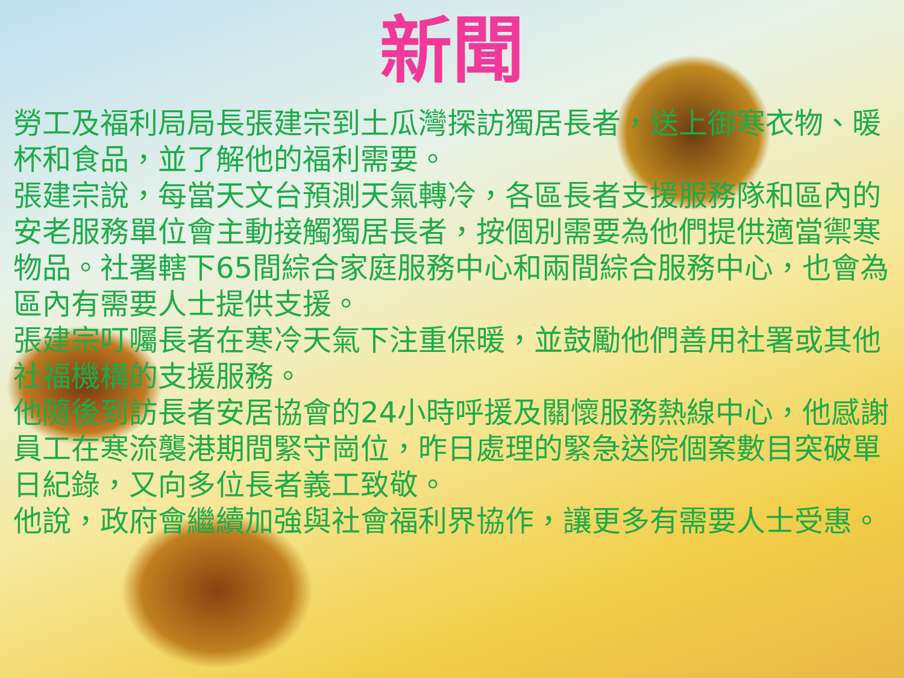新聞
勞工及福利局局長張建宗到土瓜灣探訪獨居長者，送上御寒衣物、暖杯和食品，並了解他的福利需要。
張建宗說，每當天文台預測天氣轉冷，各區長者支援服務隊和區內的安老服務單位會主動接觸獨居長者，按個別需要為他們提供適當禦寒物品。社署轄下65間綜合家庭服務中心和兩間綜合服務中心，也會為區內有需要人士提供支援。
張建宗叮囑長者在寒冷天氣下注重保暖，並鼓勵他們善用社署或其他社福機構的支援服務。
他隨後到訪長者安居協會的24小時呼援及關懷服務熱線中心，他感謝員工在寒流襲港期間緊守崗位，昨日處理的緊急送院個案數目突破單日紀錄，又向多位長者義工致敬。
他說，政府會繼續加強與社會福利界協作，讓更多有需要人士受惠。